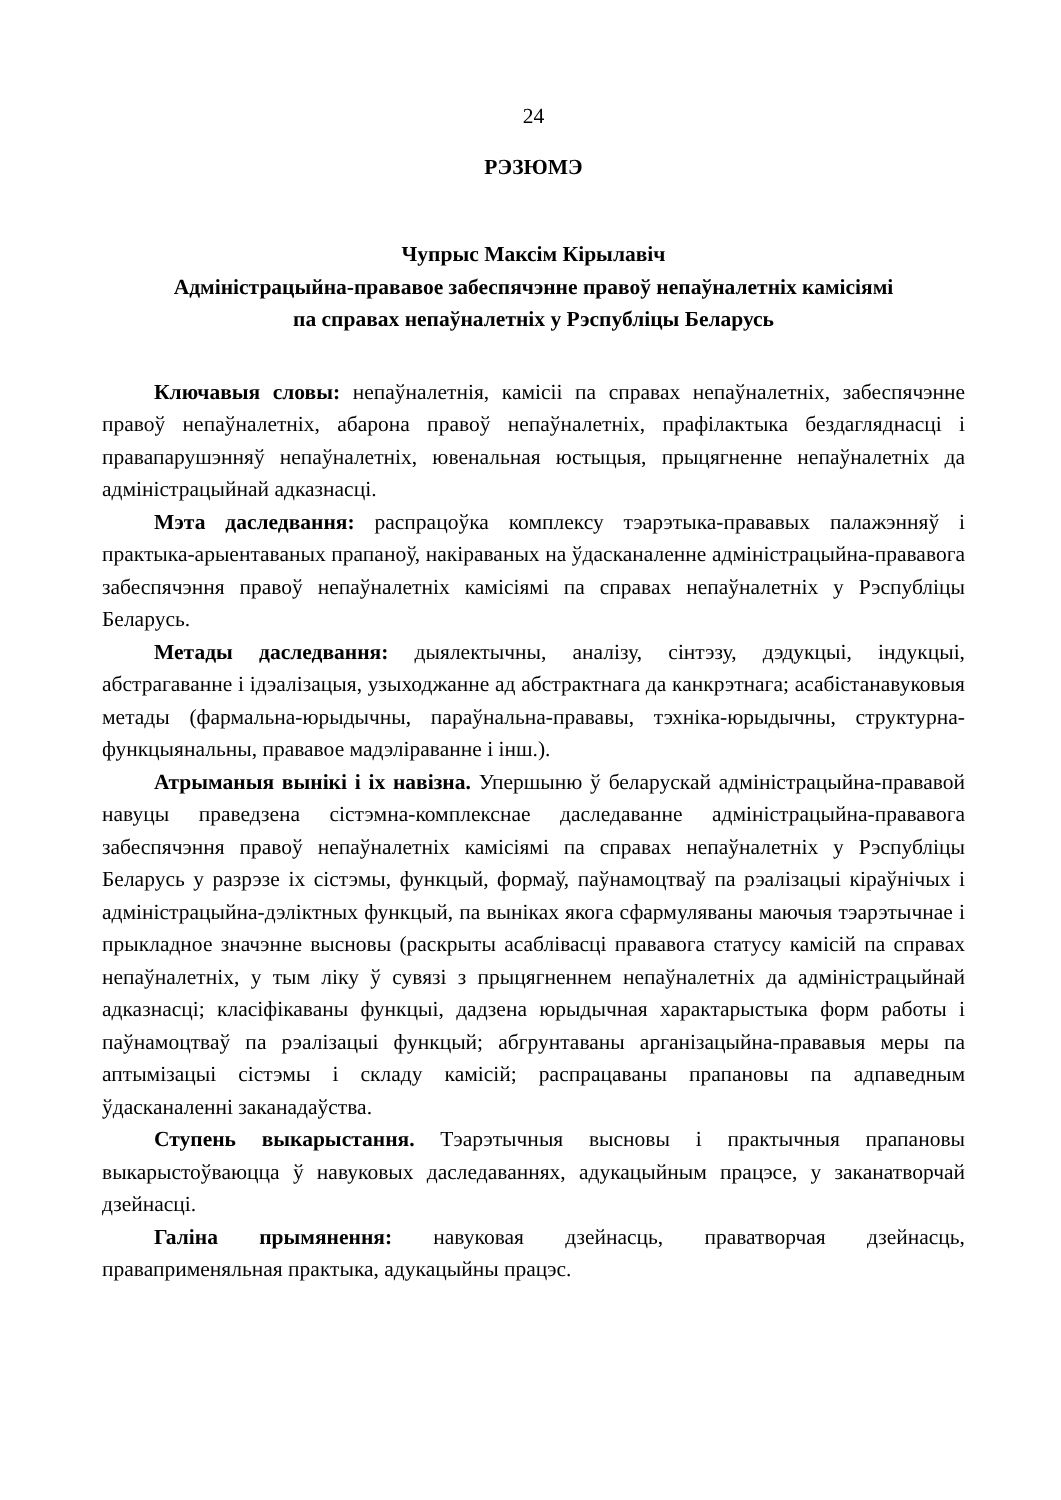24
РЭЗЮМЭ
Чупрыс Максім Кірылавіч
Адміністрацыйна-прававое забеспячэнне правоў непаўналетніх камісіямі
па справах непаўналетніх у Рэспубліцы Беларусь
Ключавыя словы: непаўналетнія, камісіі па справах непаўналетніх, забеспячэнне правоў непаўналетніх, абарона правоў непаўналетніх, прафілактыка бездагляднасці і правапарушэнняў непаўналетніх, ювенальная юстыцыя, прыцягненне непаўналетніх да адміністрацыйнай адказнасці.
Мэта даследвання: распрацоўка комплексу тэарэтыка-прававых палажэнняў і практыка-арыентаваных прапаноў, накіраваных на ўдасканаленне адміністрацыйна-прававога забеспячэння правоў непаўналетніх камісіямі па справах непаўналетніх у Рэспубліцы Беларусь.
Метады даследвання: дыялектычны, аналізу, сінтэзу, дэдукцыі, індукцыі, абстрагаванне і ідэалізацыя, узыходжанне ад абстрактнага да канкрэтнага; асабістанавуковыя метады (фармальна-юрыдычны, параўнальна-прававы, тэхніка-юрыдычны, структурна-функцыянальны, прававое мадэліраванне і інш.).
Атрыманыя вынікі і іх навізна. Упершыню ў беларускай адміністрацыйна-прававой навуцы праведзена сістэмна-комплекснае даследаванне адміністрацыйна-прававога забеспячэння правоў непаўналетніх камісіямі па справах непаўналетніх у Рэспубліцы Беларусь у разрэзе іх сістэмы, функцый, формаў, паўнамоцтваў па рэалізацыі кіраўнічых і адміністрацыйна-дэліктных функцый, па выніках якога сфармуляваны маючыя тэарэтычнае і прыкладное значэнне высновы (раскрыты асаблівасці прававога статусу камісій па справах непаўналетніх, у тым ліку ў сувязі з прыцягненнем непаўналетніх да адміністрацыйнай адказнасці; класіфікаваны функцыі, дадзена юрыдычная характарыстыка форм работы і паўнамоцтваў па рэалізацыі функцый; абгрунтаваны арганізацыйна-прававыя меры па аптымізацыі сістэмы і складу камісій; распрацаваны прапановы па адпаведным ўдасканаленні заканадаўства.
Ступень выкарыстання. Тэарэтычныя высновы і практычныя прапановы выкарыстоўваюцца ў навуковых даследаваннях, адукацыйным працэсе, у заканатворчай дзейнасці.
Галіна прымянення: навуковая дзейнасць, праватворчая дзейнасць, праваприменяльная практыка, адукацыйны працэс.